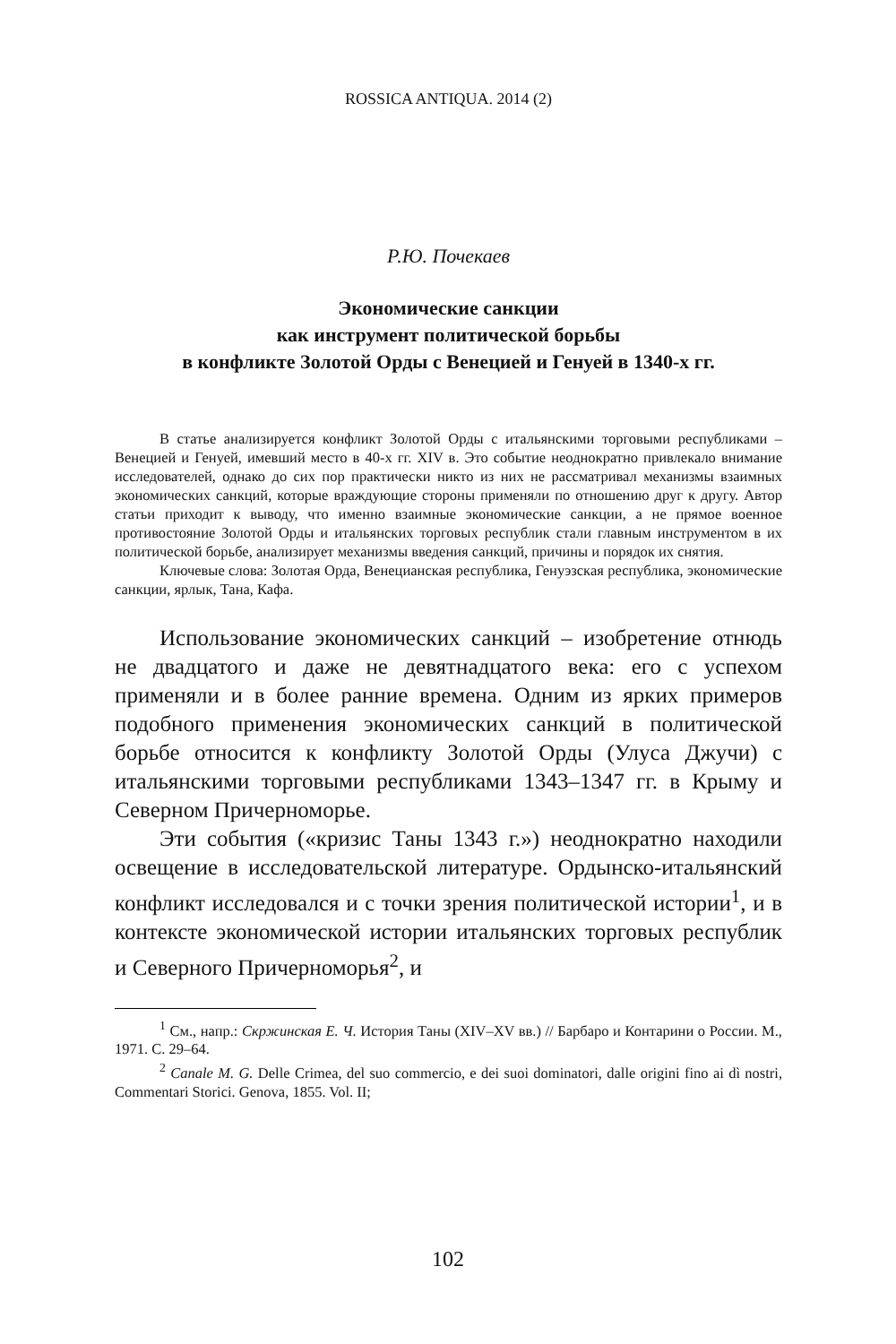ROSSICA ANTIQUA. 2014 (2)
Р.Ю. Почекаев
Экономические санкции
как инструмент политической борьбы
в конфликте Золотой Орды с Венецией и Генуей в 1340-х гг.
В статье анализируется конфликт Золотой Орды с итальянскими торговыми республиками – Венецией и Генуей, имевший место в 40-х гг. XIV в. Это событие неоднократно привлекало внимание исследователей, однако до сих пор практически никто из них не рассматривал механизмы взаимных экономических санкций, которые враждующие стороны применяли по отношению друг к другу. Автор статьи приходит к выводу, что именно взаимные экономические санкции, а не прямое военное противостояние Золотой Орды и итальянских торговых республик стали главным инструментом в их политической борьбе, анализирует механизмы введения санкций, причины и порядок их снятия.
Ключевые слова: Золотая Орда, Венецианская республика, Генуэзская республика, экономические санкции, ярлык, Тана, Кафа.
Использование экономических санкций – изобретение отнюдь не двадцатого и даже не девятнадцатого века: его с успехом применяли и в более ранние времена. Одним из ярких примеров подобного применения экономических санкций в политической борьбе относится к конфликту Золотой Орды (Улуса Джучи) с итальянскими торговыми республиками 1343–1347 гг. в Крыму и Северном Причерноморье.
Эти события («кризис Таны 1343 г.») неоднократно находили освещение в исследовательской литературе. Ордынско-итальянский конфликт исследовался и с точки зрения политической истории<sup>1</sup>, и в контексте экономической истории итальянских торговых республик и Северного Причерноморья<sup>2</sup>, и
<sup>1</sup> См., напр.: Скржинская Е. Ч. История Таны (XIV–XV вв.) // Барбаро и Контарини о России. М., 1971. С. 29–64.
<sup>2</sup> Canale M. G. Delle Crimea, del suo commercio, e dei suoi dominatori, dalle origini fino ai dì nostri, Commentari Storici. Genova, 1855. Vol. II;
102